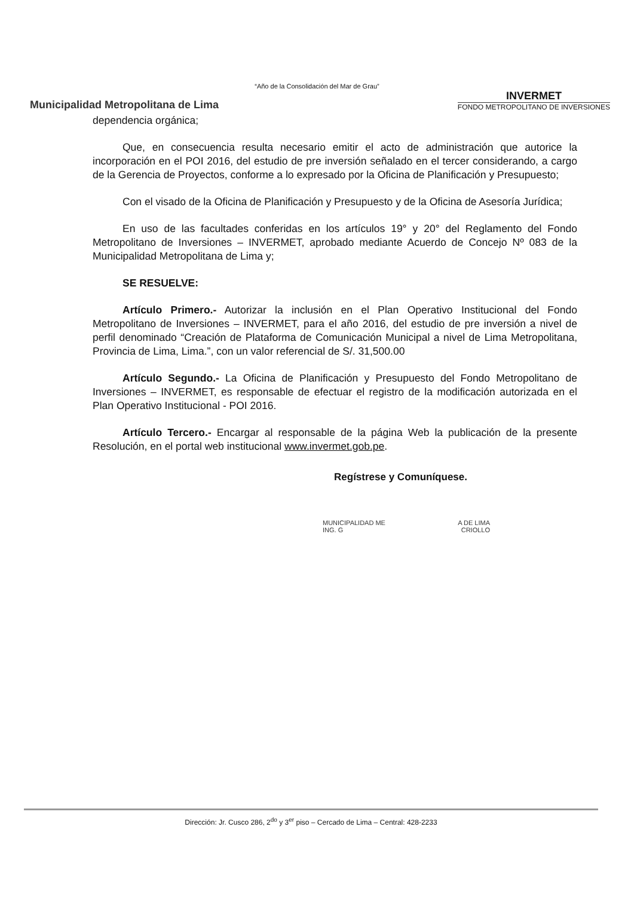“Año de la Consolidación del Mar de Grau”
Municipalidad Metropolitana de Lima
INVERMET
FONDO METROPOLITANO DE INVERSIONES
dependencia orgánica;
Que, en consecuencia resulta necesario emitir el acto de administración que autorice la incorporación en el POI 2016, del estudio de pre inversión señalado en el tercer considerando, a cargo de la Gerencia de Proyectos, conforme a lo expresado por la Oficina de Planificación y Presupuesto;
Con el visado de la Oficina de Planificación y Presupuesto y de la Oficina de Asesoría Jurídica;
En uso de las facultades conferidas en los artículos 19° y 20° del Reglamento del Fondo Metropolitano de Inversiones – INVERMET, aprobado mediante Acuerdo de Concejo Nº 083 de la Municipalidad Metropolitana de Lima y;
SE RESUELVE:
Artículo Primero.- Autorizar la inclusión en el Plan Operativo Institucional del Fondo Metropolitano de Inversiones – INVERMET, para el año 2016, del estudio de pre inversión a nivel de perfil denominado “Creación de Plataforma de Comunicación Municipal a nivel de Lima Metropolitana, Provincia de Lima, Lima.”, con un valor referencial de S/. 31,500.00
Artículo Segundo.- La Oficina de Planificación y Presupuesto del Fondo Metropolitano de Inversiones – INVERMET, es responsable de efectuar el registro de la modificación autorizada en el Plan Operativo Institucional - POI 2016.
Artículo Tercero.- Encargar al responsable de la página Web la publicación de la presente Resolución, en el portal web institucional www.invermet.gob.pe.
Regístrese y Comuníquese.
MUNICIPALIDAD ME A DE LIMA
ING. G CRIOLLO
Dirección: Jr. Cusco 286, 2<sup>do</sup> y 3<sup>er</sup> piso – Cercado de Lima – Central: 428-2233